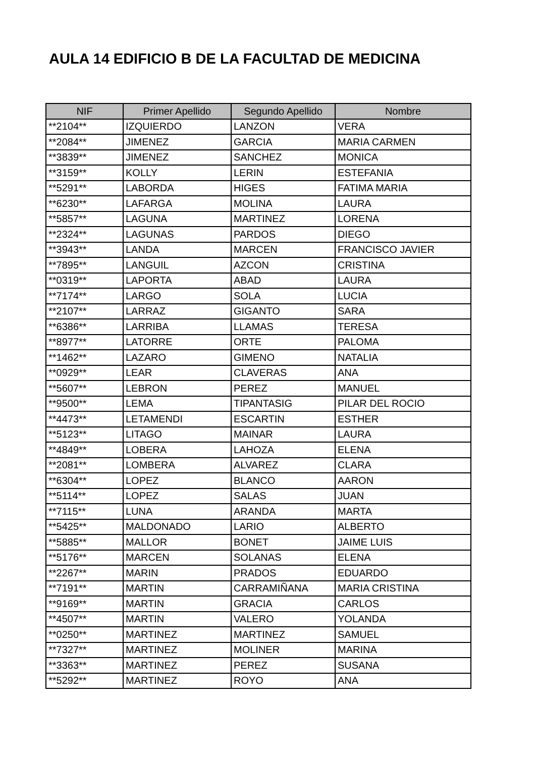AULA 14 EDIFICIO B DE LA FACULTAD DE MEDICINA
| NIF | Primer Apellido | Segundo Apellido | Nombre |
| --- | --- | --- | --- |
| **2104** | IZQUIERDO | LANZON | VERA |
| **2084** | JIMENEZ | GARCIA | MARIA CARMEN |
| **3839** | JIMENEZ | SANCHEZ | MONICA |
| **3159** | KOLLY | LERIN | ESTEFANIA |
| **5291** | LABORDA | HIGES | FATIMA MARIA |
| **6230** | LAFARGA | MOLINA | LAURA |
| **5857** | LAGUNA | MARTINEZ | LORENA |
| **2324** | LAGUNAS | PARDOS | DIEGO |
| **3943** | LANDA | MARCEN | FRANCISCO JAVIER |
| **7895** | LANGUIL | AZCON | CRISTINA |
| **0319** | LAPORTA | ABAD | LAURA |
| **7174** | LARGO | SOLA | LUCIA |
| **2107** | LARRAZ | GIGANTO | SARA |
| **6386** | LARRIBA | LLAMAS | TERESA |
| **8977** | LATORRE | ORTE | PALOMA |
| **1462** | LAZARO | GIMENO | NATALIA |
| **0929** | LEAR | CLAVERAS | ANA |
| **5607** | LEBRON | PEREZ | MANUEL |
| **9500** | LEMA | TIPANTASIG | PILAR DEL ROCIO |
| **4473** | LETAMENDI | ESCARTIN | ESTHER |
| **5123** | LITAGO | MAINAR | LAURA |
| **4849** | LOBERA | LAHOZA | ELENA |
| **2081** | LOMBERA | ALVAREZ | CLARA |
| **6304** | LOPEZ | BLANCO | AARON |
| **5114** | LOPEZ | SALAS | JUAN |
| **7115** | LUNA | ARANDA | MARTA |
| **5425** | MALDONADO | LARIO | ALBERTO |
| **5885** | MALLOR | BONET | JAIME LUIS |
| **5176** | MARCEN | SOLANAS | ELENA |
| **2267** | MARIN | PRADOS | EDUARDO |
| **7191** | MARTIN | CARRAMIÑANA | MARIA CRISTINA |
| **9169** | MARTIN | GRACIA | CARLOS |
| **4507** | MARTIN | VALERO | YOLANDA |
| **0250** | MARTINEZ | MARTINEZ | SAMUEL |
| **7327** | MARTINEZ | MOLINER | MARINA |
| **3363** | MARTINEZ | PEREZ | SUSANA |
| **5292** | MARTINEZ | ROYO | ANA |